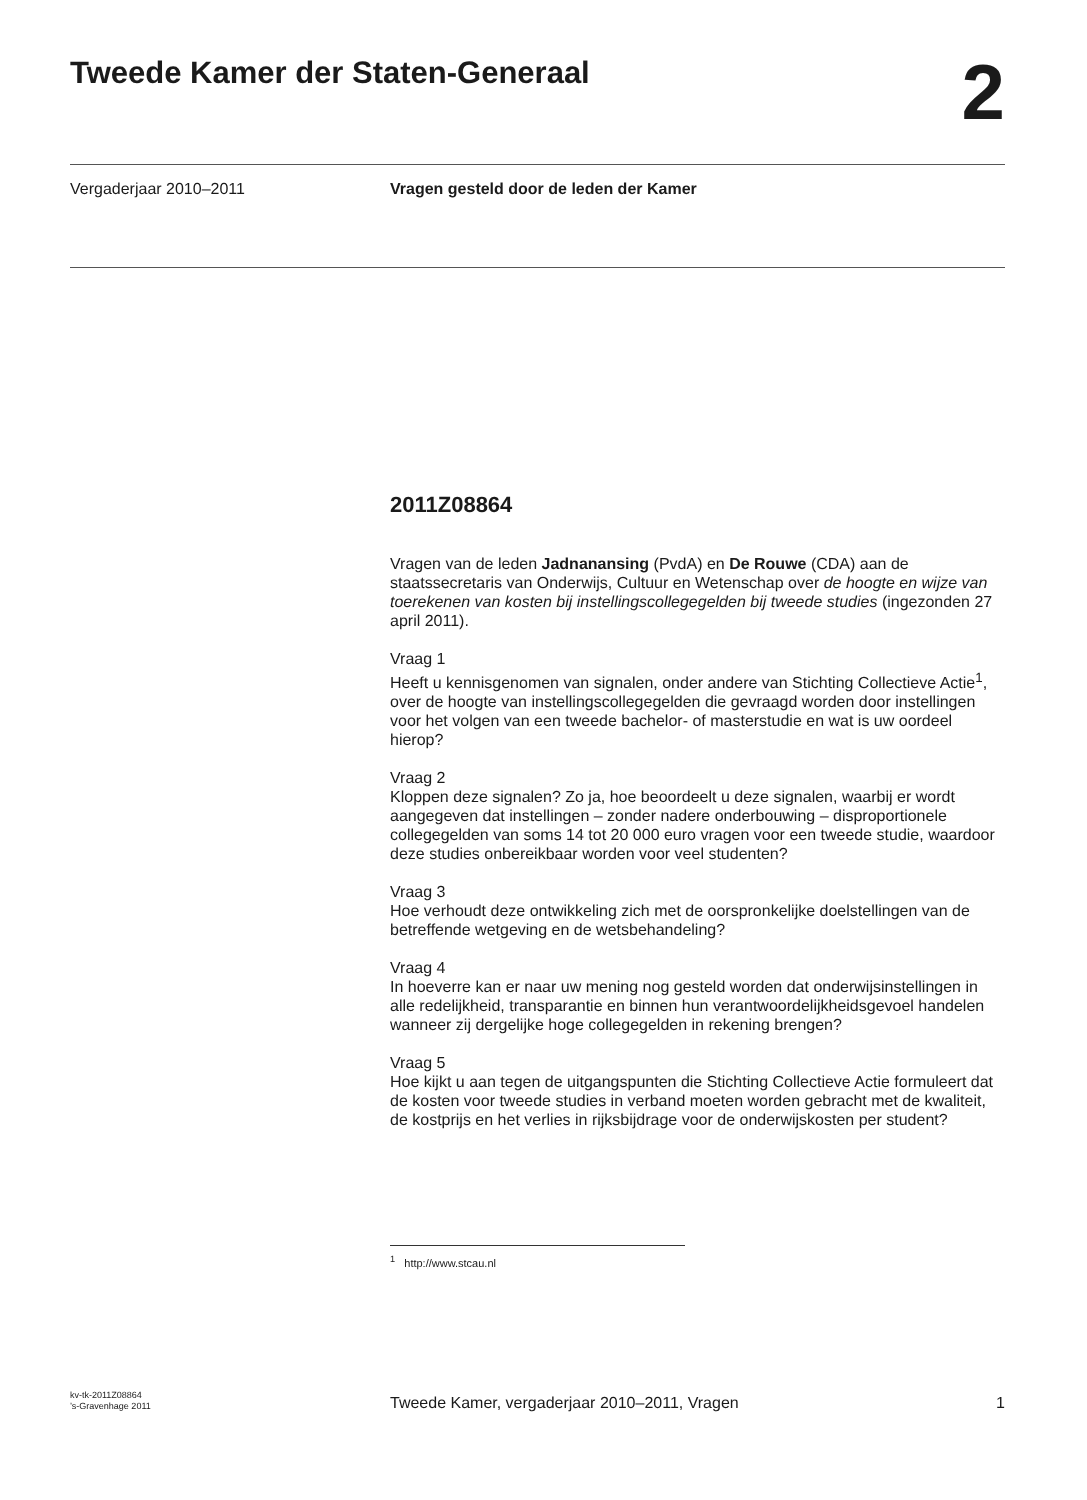Tweede Kamer der Staten-Generaal
2
Vergaderjaar 2010–2011 Vragen gesteld door de leden der Kamer
2011Z08864
Vragen van de leden Jadnanansing (PvdA) en De Rouwe (CDA) aan de staatssecretaris van Onderwijs, Cultuur en Wetenschap over de hoogte en wijze van toerekenen van kosten bij instellingscollegegelden bij tweede studies (ingezonden 27 april 2011).
Vraag 1
Heeft u kennisgenomen van signalen, onder andere van Stichting Collectieve Actie<sup>1</sup>, over de hoogte van instellingscollegegelden die gevraagd worden door instellingen voor het volgen van een tweede bachelor- of masterstudie en wat is uw oordeel hierop?
Vraag 2
Kloppen deze signalen? Zo ja, hoe beoordeelt u deze signalen, waarbij er wordt aangegeven dat instellingen – zonder nadere onderbouwing – disproportionele collegegelden van soms 14 tot 20 000 euro vragen voor een tweede studie, waardoor deze studies onbereikbaar worden voor veel studenten?
Vraag 3
Hoe verhoudt deze ontwikkeling zich met de oorspronkelijke doelstellingen van de betreffende wetgeving en de wetsbehandeling?
Vraag 4
In hoeverre kan er naar uw mening nog gesteld worden dat onderwijsinstellingen in alle redelijkheid, transparantie en binnen hun verantwoordelijkheidsgevoel handelen wanneer zij dergelijke hoge collegegelden in rekening brengen?
Vraag 5
Hoe kijkt u aan tegen de uitgangspunten die Stichting Collectieve Actie formuleert dat de kosten voor tweede studies in verband moeten worden gebracht met de kwaliteit, de kostprijs en het verlies in rijksbijdrage voor de onderwijskosten per student?
<sup>1</sup> http://www.stcau.nl
kv-tk-2011Z08864
’s-Gravenhage 2011
Tweede Kamer, vergaderjaar 2010–2011, Vragen
1